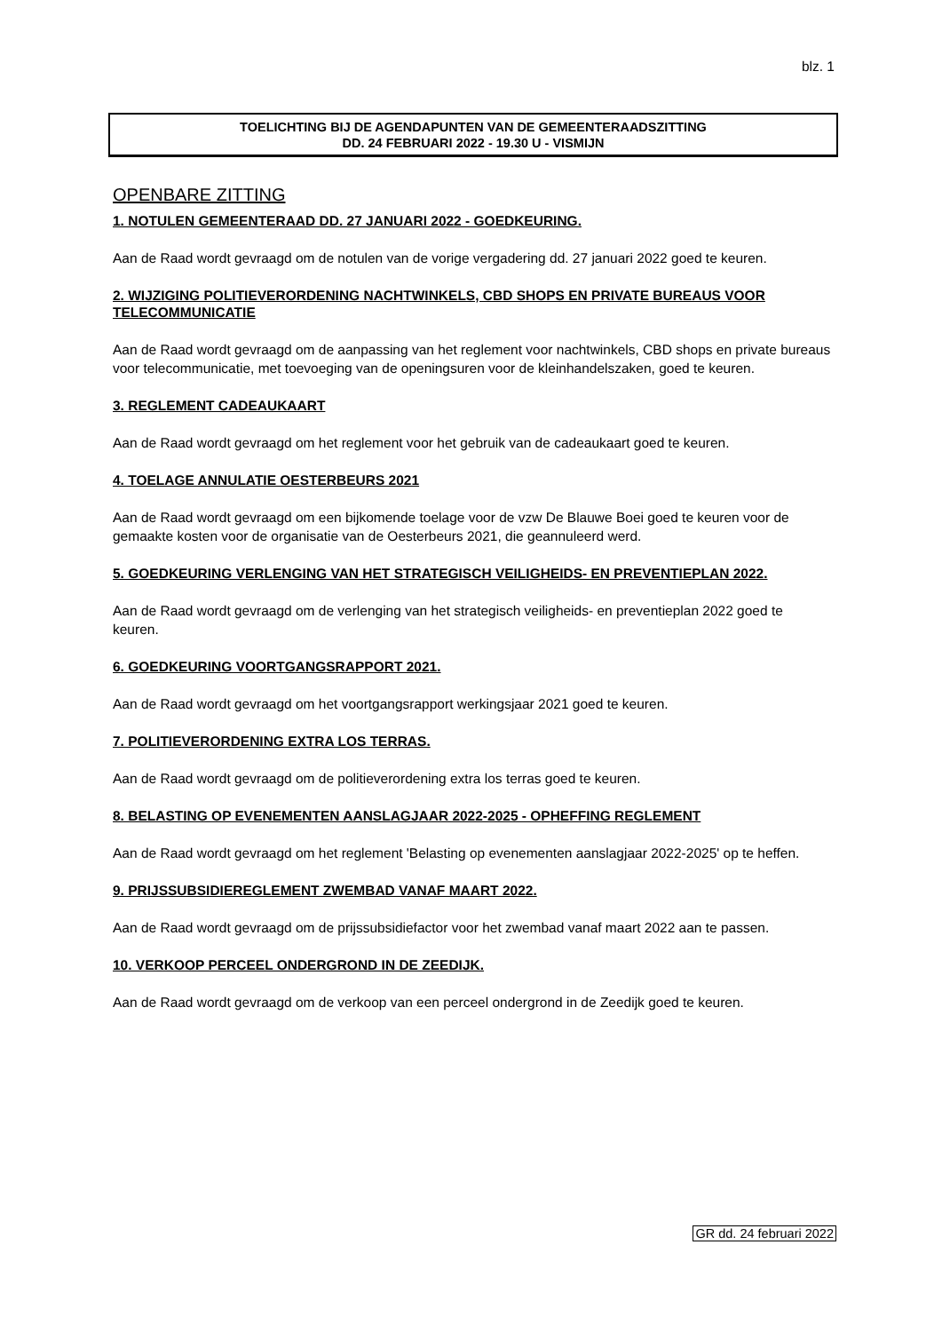blz. 1
TOELICHTING BIJ DE AGENDAPUNTEN VAN DE GEMEENTERAADSZITTING
DD. 24 FEBRUARI 2022 - 19.30 U - VISMIJN
OPENBARE ZITTING
1. NOTULEN GEMEENTERAAD DD. 27 JANUARI 2022 - GOEDKEURING.
Aan de Raad wordt gevraagd om de notulen van de vorige vergadering dd. 27 januari 2022 goed te keuren.
2. WIJZIGING POLITIEVERORDENING NACHTWINKELS, CBD SHOPS EN PRIVATE BUREAUS VOOR TELECOMMUNICATIE
Aan de Raad wordt gevraagd om de aanpassing van het reglement voor nachtwinkels, CBD shops en private bureaus voor telecommunicatie, met toevoeging van de openingsuren voor de kleinhandelszaken, goed te keuren.
3. REGLEMENT CADEAUKAART
Aan de Raad wordt gevraagd om het reglement voor het gebruik van de cadeaukaart goed te keuren.
4. TOELAGE ANNULATIE OESTERBEURS 2021
Aan de Raad wordt gevraagd om een bijkomende toelage voor de vzw De Blauwe Boei goed te keuren voor de gemaakte kosten voor de organisatie van de Oesterbeurs 2021, die geannuleerd werd.
5. GOEDKEURING VERLENGING VAN HET STRATEGISCH VEILIGHEIDS- EN PREVENTIEPLAN 2022.
Aan de Raad wordt gevraagd om de verlenging van het strategisch veiligheids- en preventieplan 2022 goed te keuren.
6. GOEDKEURING VOORTGANGSRAPPORT 2021.
Aan de Raad wordt gevraagd om het voortgangsrapport werkingsjaar 2021 goed te keuren.
7. POLITIEVERORDENING EXTRA LOS TERRAS.
Aan de Raad wordt gevraagd om de politieverordening extra los terras goed te keuren.
8. BELASTING OP EVENEMENTEN AANSLAGJAAR 2022-2025 - OPHEFFING REGLEMENT
Aan de Raad wordt gevraagd om het reglement 'Belasting op evenementen aanslagjaar 2022-2025' op te heffen.
9. PRIJSSUBSIDIEREGLEMENT ZWEMBAD VANAF MAART 2022.
Aan de Raad wordt gevraagd om de prijssubsidiefactor voor het zwembad vanaf maart 2022 aan te passen.
10. VERKOOP PERCEEL ONDERGROND IN DE ZEEDIJK.
Aan de Raad wordt gevraagd om de verkoop van een perceel ondergrond in de Zeedijk goed te keuren.
GR dd. 24 februari 2022